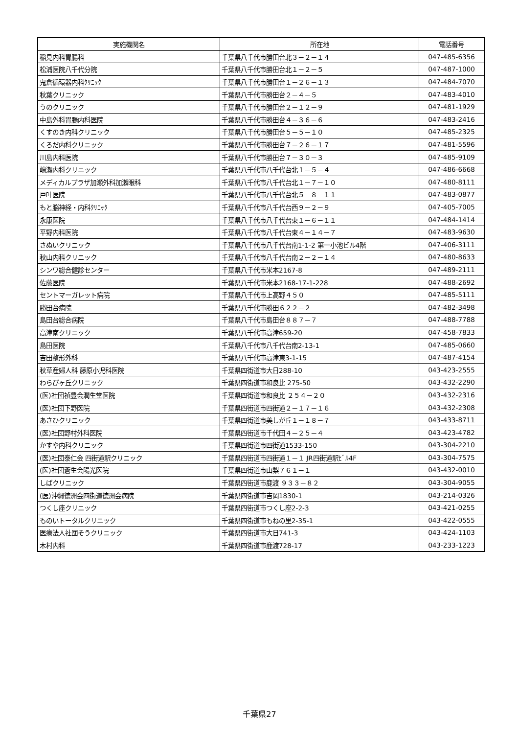| 実施機関名 | 所在地 | 電話番号 |
| --- | --- | --- |
| 稲見内科胃腸科 | 千葉県八千代市勝田台北３－２－１４ | 047-485-6356 |
| 松浦医院八千代分院 | 千葉県八千代市勝田台北１－２－５ | 047-487-1000 |
| 鬼倉循環器内科ｸﾘﾆｯｸ | 千葉県八千代市勝田台１－２６－１３ | 047-484-7070 |
| 秋葉クリニック | 千葉県八千代市勝田台２－４－５ | 047-483-4010 |
| うのクリニック | 千葉県八千代市勝田台２－１２－９ | 047-481-1929 |
| 中島外科胃腸内科医院 | 千葉県八千代市勝田台４－３６－６ | 047-483-2416 |
| くすのき内科クリニック | 千葉県八千代市勝田台５－５－１０ | 047-485-2325 |
| くろだ内科クリニック | 千葉県八千代市勝田台７－２６－１７ | 047-481-5596 |
| 川島内科医院 | 千葉県八千代市勝田台７－３０－３ | 047-485-9109 |
| 嶋瀬内科クリニック | 千葉県八千代市八千代台北１－５－４ | 047-486-6668 |
| メディカルプラザ加瀬外科加瀬眼科 | 千葉県八千代市八千代台北１－７－１０ | 047-480-8111 |
| 戸叶医院 | 千葉県八千代市八千代台北５－８－１１ | 047-483-0877 |
| もと脳神経・内科ｸﾘﾆｯｸ | 千葉県八千代市八千代台西９－２－９ | 047-405-7005 |
| 永康医院 | 千葉県八千代市八千代台東１－６－１１ | 047-484-1414 |
| 平野内科医院 | 千葉県八千代市八千代台東４－１４－７ | 047-483-9630 |
| さぬいクリニック | 千葉県八千代市八千代台南1-1-2 第一小池ビル4階 | 047-406-3111 |
| 秋山内科クリニック | 千葉県八千代市八千代台南２－２－１４ | 047-480-8633 |
| シンワ総合健診センター | 千葉県八千代市米本2167-8 | 047-489-2111 |
| 佐藤医院 | 千葉県八千代市米本2168-17-1-228 | 047-488-2692 |
| セントマーガレット病院 | 千葉県八千代市上高野４５０ | 047-485-5111 |
| 勝田台病院 | 千葉県八千代市勝田６２２－２ | 047-482-3498 |
| 島田台総合病院 | 千葉県八千代市島田台８８７－７ | 047-488-7788 |
| 高津南クリニック | 千葉県八千代市高津659-20 | 047-458-7833 |
| 島田医院 | 千葉県八千代市八千代台南2-13-1 | 047-485-0660 |
| 吉田整形外科 | 千葉県八千代市高津東3-1-15 | 047-487-4154 |
| 秋草産婦人科 藤原小児科医院 | 千葉県四街道市大日288-10 | 043-423-2555 |
| わらびヶ丘クリニック | 千葉県四街道市和良比 275-50 | 043-432-2290 |
| (医)社団禎豊会潤生堂医院 | 千葉県四街道市和良比 ２５４－２０ | 043-432-2316 |
| (医)社団下野医院 | 千葉県四街道市四街道２－１７－１６ | 043-432-2308 |
| あさひクリニック | 千葉県四街道市美しが丘１－１８－７ | 043-433-8711 |
| (医)社団野村外科医院 | 千葉県四街道市千代田４－２５－４ | 043-423-4782 |
| かすや内科クリニック | 千葉県四街道市四街道1533-150 | 043-304-2210 |
| (医)社団泰仁会 四街道駅クリニック | 千葉県四街道市四街道１－１ JR四街道駅ﾋﾞﾙ4F | 043-304-7575 |
| (医)社団蒼生会陽光医院 | 千葉県四街道市山梨７６１－１ | 043-432-0010 |
| しばクリニック | 千葉県四街道市鹿渡 ９３３－８２ | 043-304-9055 |
| (医)沖縄徳洲会四街道徳洲会病院 | 千葉県四街道市吉岡1830-1 | 043-214-0326 |
| つくし座クリニック | 千葉県四街道市つくし座2-2-3 | 043-421-0255 |
| ものいトータルクリニック | 千葉県四街道市もねの里2-35-1 | 043-422-0555 |
| 医療法人社団そうクリニック | 千葉県四街道市大日741-3 | 043-424-1103 |
| 木村内科 | 千葉県四街道市鹿渡728-17 | 043-233-1223 |
千葉県27